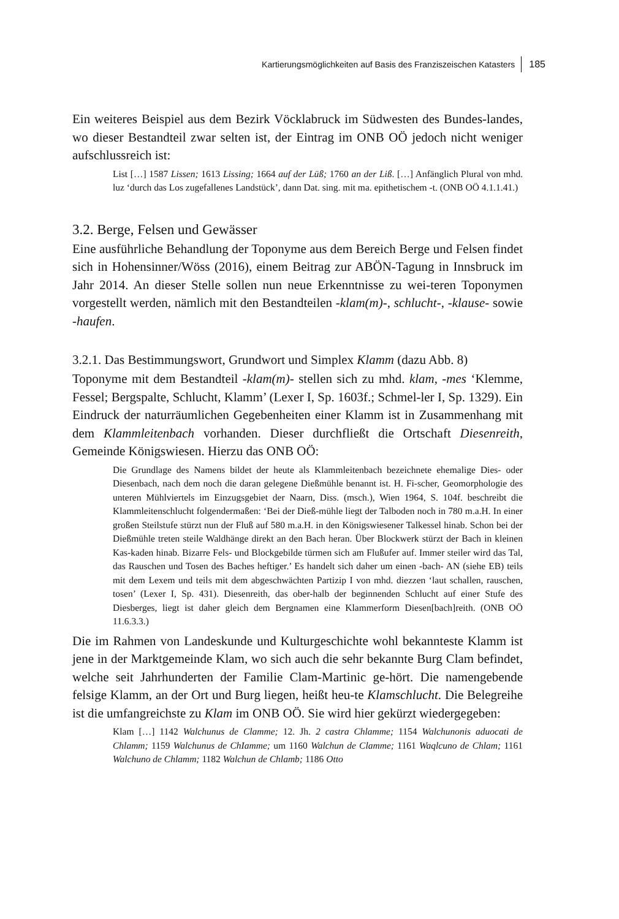Kartierungsmöglichkeiten auf Basis des Franziszeischen Katasters 185
Ein weiteres Beispiel aus dem Bezirk Vöcklabruck im Südwesten des Bundes-landes, wo dieser Bestandteil zwar selten ist, der Eintrag im ONB OÖ jedoch nicht weniger aufschlussreich ist:
List […] 1587 Lissen; 1613 Lissing; 1664 auf der Lüß; 1760 an der Liß. […] Anfänglich Plural von mhd. luz ‘durch das Los zugefallenes Landstück’, dann Dat. sing. mit ma. epithetischem -t. (ONB OÖ 4.1.1.41.)
3.2. Berge, Felsen und Gewässer
Eine ausführliche Behandlung der Toponyme aus dem Bereich Berge und Felsen findet sich in Hohensinner/Wöss (2016), einem Beitrag zur ABÖN-Tagung in Innsbruck im Jahr 2014. An dieser Stelle sollen nun neue Erkenntnisse zu wei-teren Toponymen vorgestellt werden, nämlich mit den Bestandteilen -klam(m)-, schlucht-, -klause- sowie -haufen.
3.2.1. Das Bestimmungswort, Grundwort und Simplex Klamm (dazu Abb. 8)
Toponyme mit dem Bestandteil -klam(m)- stellen sich zu mhd. klam, -mes ‘Klemme, Fessel; Bergspalte, Schlucht, Klamm’ (Lexer I, Sp. 1603f.; Schmel-ler I, Sp. 1329). Ein Eindruck der naturräumlichen Gegebenheiten einer Klamm ist in Zusammenhang mit dem Klammleitenbach vorhanden. Dieser durchfließt die Ortschaft Diesenreith, Gemeinde Königswiesen. Hierzu das ONB OÖ:
Die Grundlage des Namens bildet der heute als Klammleitenbach bezeichnete ehemalige Dies- oder Diesenbach, nach dem noch die daran gelegene Dießmühle benannt ist. H. Fi-scher, Geomorphologie des unteren Mühlviertels im Einzugsgebiet der Naarn, Diss. (msch.), Wien 1964, S. 104f. beschreibt die Klammleitenschlucht folgendermaßen: ‘Bei der Dieß-mühle liegt der Talboden noch in 780 m.a.H. In einer großen Steilstufe stürzt nun der Fluß auf 580 m.a.H. in den Königswiesener Talkessel hinab. Schon bei der Dießmühle treten steile Waldhänge direkt an den Bach heran. Über Blockwerk stürzt der Bach in kleinen Kas-kaden hinab. Bizarre Fels- und Blockgebilde türmen sich am Flußufer auf. Immer steiler wird das Tal, das Rauschen und Tosen des Baches heftiger.’ Es handelt sich daher um einen -bach- AN (siehe EB) teils mit dem Lexem und teils mit dem abgeschwächten Partizip I von mhd. diezzen ‘laut schallen, rauschen, tosen’ (Lexer I, Sp. 431). Diesenreith, das ober-halb der beginnenden Schlucht auf einer Stufe des Diesberges, liegt ist daher gleich dem Bergnamen eine Klammerform Diesen[bach]reith. (ONB OÖ 11.6.3.3.)
Die im Rahmen von Landeskunde und Kulturgeschichte wohl bekannteste Klamm ist jene in der Marktgemeinde Klam, wo sich auch die sehr bekannte Burg Clam befindet, welche seit Jahrhunderten der Familie Clam-Martinic ge-hört. Die namengebende felsige Klamm, an der Ort und Burg liegen, heißt heu-te Klamschlucht. Die Belegreihe ist die umfangreichste zu Klam im ONB OÖ. Sie wird hier gekürzt wiedergegeben:
Klam […] 1142 Walchunus de Clamme; 12. Jh. 2 castra Chlamme; 1154 Walchunonis aduocati de Chlamm; 1159 Walchunus de ChIamme; um 1160 Walchun de Clamme; 1161 Waqlcuno de Chlam; 1161 Walchuno de Chlamm; 1182 Walchun de Chlamb; 1186 Otto